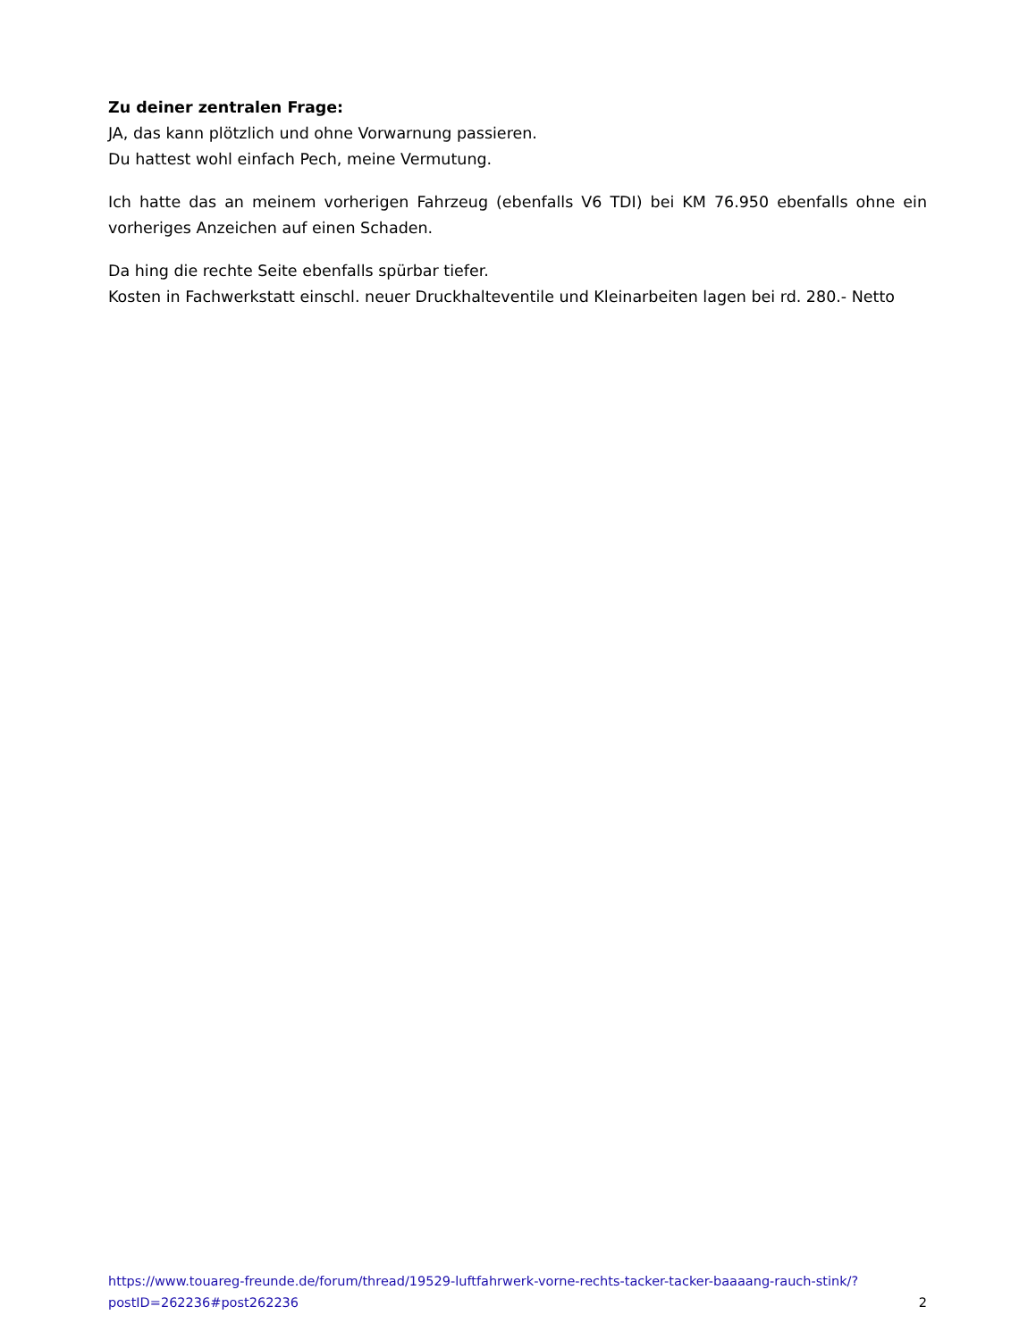Zu deiner zentralen Frage:
JA, das kann plötzlich und ohne Vorwarnung passieren.
Du hattest wohl einfach Pech, meine Vermutung.
Ich hatte das an meinem vorherigen Fahrzeug (ebenfalls V6 TDI) bei KM 76.950 ebenfalls ohne ein vorheriges Anzeichen auf einen Schaden.
Da hing die rechte Seite ebenfalls spürbar tiefer.
Kosten in Fachwerkstatt einschl. neuer Druckhalteventile und Kleinarbeiten lagen bei rd. 280.- Netto
https://www.touareg-freunde.de/forum/thread/19529-luftfahrwerk-vorne-rechts-tacker-tacker-baaaang-rauch-stink/?postID=262236#post262236 2